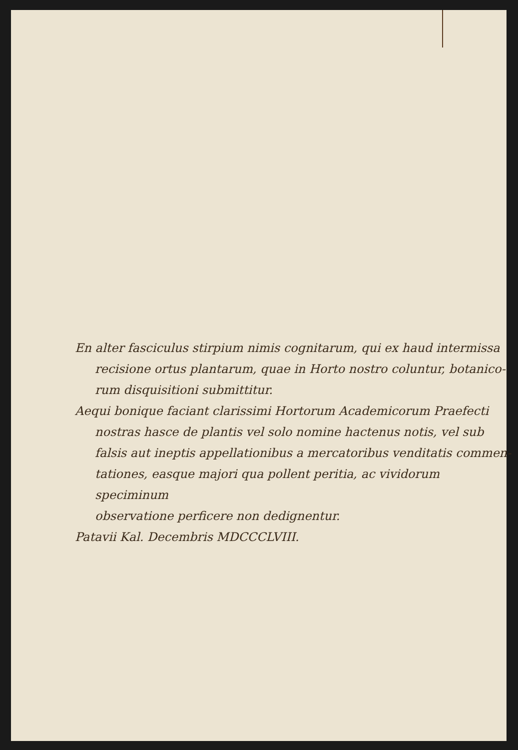En alter fasciculus stirpium nimis cognitarum, qui ex haud intermissa
recisione ortus plantarum, quae in Horto nostro coluntur, botanico-
rum disquisitioni submittitur.
Aequi bonique faciant clarissimi Hortorum Academicorum Praefecti
nostras hasce de plantis vel solo nomine hactenus notis, vel sub
falsis aut ineptis appellationibus a mercatoribus venditatis commen-
tationes, easque majori qua pollent peritia, ac vividorum speciminum
observatione perficere non dedignentur.
Patavii Kal. Decembris MDCCCLVIII.